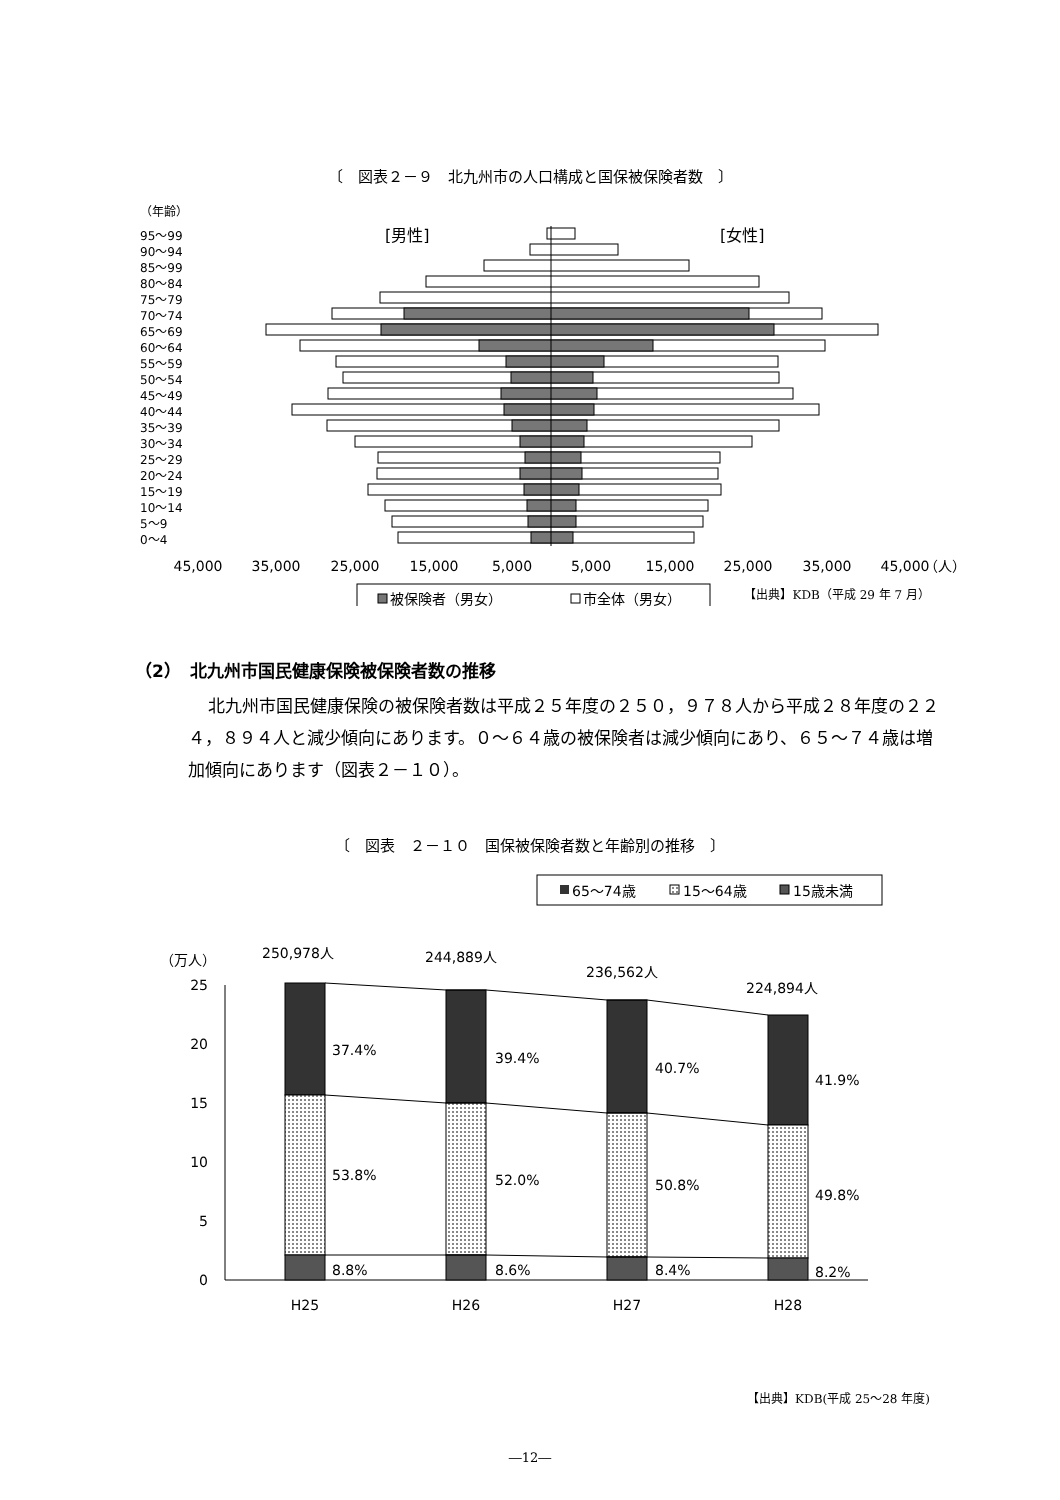〔　図表２－９　北九州市の人口構成と国保被保険者数　〕
（年齢）
[男性]
[女性]
95～99
90～94
85～99
80～84
75～79
70～74
65～69
60～64
55～59
50～54
45～49
40～44
35～39
30～34
25～29
20～24
15～19
10～14
5～9
0～4
45,000
35,000
25,000
15,000
5,000
5,000
15,000
25,000
35,000
45,000
（人）
被保険者（男女）
市全体（男女）
【出典】KDB（平成 29 年 7 月）
（2）　北九州市国民健康保険被保険者数の推移
北九州市国民健康保険の被保険者数は平成２５年度の２５０，９７８人から平成２８年度の２２４，８９４人と減少傾向にあります。０～６４歳の被保険者は減少傾向にあり、６５～７４歳は増加傾向にあります（図表２－１０）。
〔　図表　２－１０　国保被保険者数と年齢別の推移　〕
65～74歳
15～64歳
15歳未満
（万人）
25
20
15
10
5
0
250,978人
244,889人
236,562人
224,894人
37.4%
39.4%
40.7%
41.9%
53.8%
52.0%
50.8%
49.8%
8.8%
8.6%
8.4%
8.2%
H25
H26
H27
H28
【出典】KDB(平成 25～28 年度)
―12―